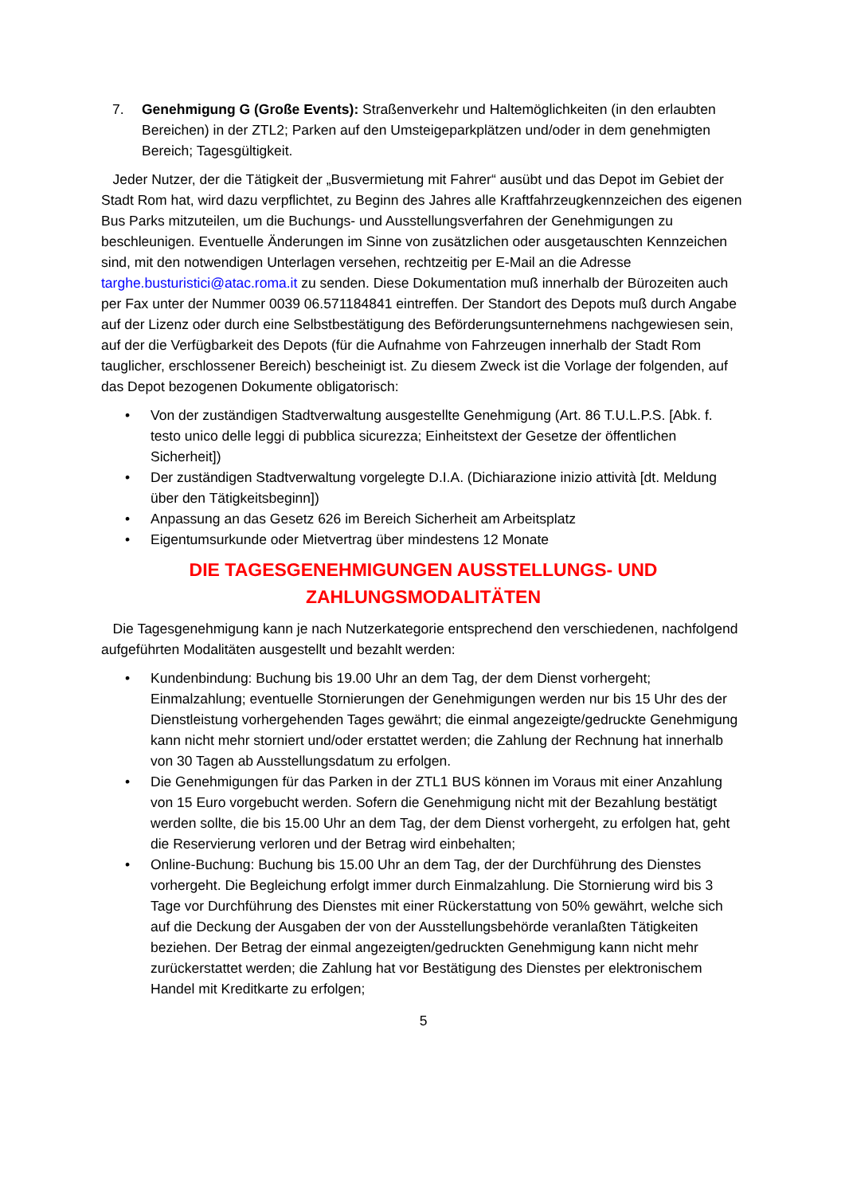7. Genehmigung G (Große Events): Straßenverkehr und Haltemöglichkeiten (in den erlaubten Bereichen) in der ZTL2; Parken auf den Umsteigeparkplätzen und/oder in dem genehmigten Bereich; Tagesgültigkeit.
Jeder Nutzer, der die Tätigkeit der „Busvermietung mit Fahrer“ ausübt und das Depot im Gebiet der Stadt Rom hat, wird dazu verpflichtet, zu Beginn des Jahres alle Kraftfahrzeugkennzeichen des eigenen Bus Parks mitzuteilen, um die Buchungs- und Ausstellungsverfahren der Genehmigungen zu beschleunigen. Eventuelle Änderungen im Sinne von zusätzlichen oder ausgetauschten Kennzeichen sind, mit den notwendigen Unterlagen versehen, rechtzeitig per E-Mail an die Adresse targhe.busturistici@atac.roma.it zu senden. Diese Dokumentation muß innerhalb der Bürozeiten auch per Fax unter der Nummer 0039 06.571184841 eintreffen. Der Standort des Depots muß durch Angabe auf der Lizenz oder durch eine Selbstbestätigung des Beförderungsunternehmens nachgewiesen sein, auf der die Verfügbarkeit des Depots (für die Aufnahme von Fahrzeugen innerhalb der Stadt Rom tauglicher, erschlossener Bereich) bescheinigt ist. Zu diesem Zweck ist die Vorlage der folgenden, auf das Depot bezogenen Dokumente obligatorisch:
• Von der zuständigen Stadtverwaltung ausgestellte Genehmigung (Art. 86 T.U.L.P.S. [Abk. f. testo unico delle leggi di pubblica sicurezza; Einheitstext der Gesetze der öffentlichen Sicherheit])
• Der zuständigen Stadtverwaltung vorgelegte D.I.A. (Dichiarazione inizio attività [dt. Meldung über den Tätigkeitsbeginn])
• Anpassung an das Gesetz 626 im Bereich Sicherheit am Arbeitsplatz
• Eigentumsurkunde oder Mietvertrag über mindestens 12 Monate
DIE TAGESGENEHMIGUNGEN AUSSTELLUNGS- UND ZAHLUNGSMODALITÄTEN
Die Tagesgenehmigung kann je nach Nutzerkategorie entsprechend den verschiedenen, nachfolgend aufgeführten Modalitäten ausgestellt und bezahlt werden:
• Kundenbindung: Buchung bis 19.00 Uhr an dem Tag, der dem Dienst vorhergeht; Einmalzahlung; eventuelle Stornierungen der Genehmigungen werden nur bis 15 Uhr des der Dienstleistung vorhergehenden Tages gewährt; die einmal angezeigte/gedruckte Genehmigung kann nicht mehr storniert und/oder erstattet werden; die Zahlung der Rechnung hat innerhalb von 30 Tagen ab Ausstellungsdatum zu erfolgen.
• Die Genehmigungen für das Parken in der ZTL1 BUS können im Voraus mit einer Anzahlung von 15 Euro vorgebucht werden. Sofern die Genehmigung nicht mit der Bezahlung bestätigt werden sollte, die bis 15.00 Uhr an dem Tag, der dem Dienst vorhergeht, zu erfolgen hat, geht die Reservierung verloren und der Betrag wird einbehalten;
• Online-Buchung: Buchung bis 15.00 Uhr an dem Tag, der der Durchführung des Dienstes vorhergeht. Die Begleichung erfolgt immer durch Einmalzahlung. Die Stornierung wird bis 3 Tage vor Durchführung des Dienstes mit einer Rückerstattung von 50% gewährt, welche sich auf die Deckung der Ausgaben der von der Ausstellungsbehörde veranlaßten Tätigkeiten beziehen. Der Betrag der einmal angezeigten/gedruckten Genehmigung kann nicht mehr zurückerstattet werden; die Zahlung hat vor Bestätigung des Dienstes per elektronischem Handel mit Kreditkarte zu erfolgen;
5